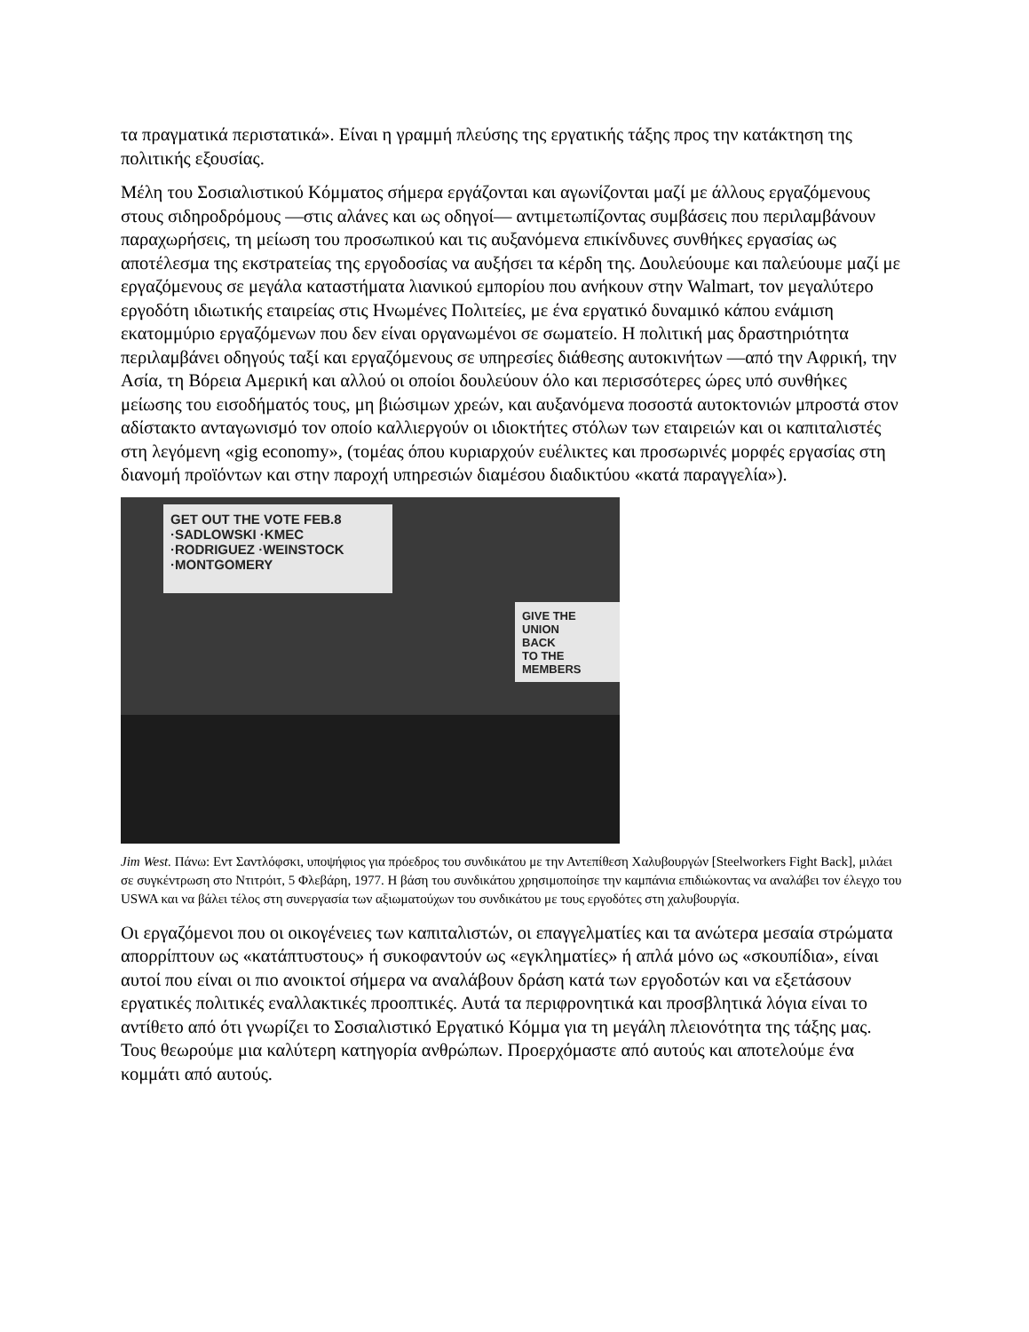τα πραγματικά περιστατικά». Είναι η γραμμή πλεύσης της εργατικής τάξης προς την κατάκτηση της πολιτικής εξουσίας.
Μέλη του Σοσιαλιστικού Κόμματος σήμερα εργάζονται και αγωνίζονται μαζί με άλλους εργαζόμενους στους σιδηροδρόμους —στις αλάνες και ως οδηγοί— αντιμετωπίζοντας συμβάσεις που περιλαμβάνουν παραχωρήσεις, τη μείωση του προσωπικού και τις αυξανόμενα επικίνδυνες συνθήκες εργασίας ως αποτέλεσμα της εκστρατείας της εργοδοσίας να αυξήσει τα κέρδη της. Δουλεύουμε και παλεύουμε μαζί με εργαζόμενους σε μεγάλα καταστήματα λιανικού εμπορίου που ανήκουν στην Walmart, τον μεγαλύτερο εργοδότη ιδιωτικής εταιρείας στις Ηνωμένες Πολιτείες, με ένα εργατικό δυναμικό κάπου ενάμιση εκατομμύριο εργαζόμενων που δεν είναι οργανωμένοι σε σωματείο. Η πολιτική μας δραστηριότητα περιλαμβάνει οδηγούς ταξί και εργαζόμενους σε υπηρεσίες διάθεσης αυτοκινήτων —από την Αφρική, την Ασία, τη Βόρεια Αμερική και αλλού οι οποίοι δουλεύουν όλο και περισσότερες ώρες υπό συνθήκες μείωσης του εισοδήματός τους, μη βιώσιμων χρεών, και αυξανόμενα ποσοστά αυτοκτονιών μπροστά στον αδίστακτο ανταγωνισμό τον οποίο καλλιεργούν οι ιδιοκτήτες στόλων των εταιρειών και οι καπιταλιστές στη λεγόμενη «gig economy», (τομέας όπου κυριαρχούν ευέλικτες και προσωρινές μορφές εργασίας στη διανομή προϊόντων και στην παροχή υπηρεσιών διαμέσου διαδικτύου «κατά παραγγελία»).
GET OUT THE VOTE FEB.8
·SADLOWSKI ·KMEC
·RODRIGUEZ ·WEINSTOCK
·MONTGOMERY
GIVE THE UNION
BACK
TO THE MEMBERS
Jim West. Πάνω: Εντ Σαντλόφσκι, υποψήφιος για πρόεδρος του συνδικάτου με την Αντεπίθεση Χαλυβουργών [Steelworkers Fight Back], μιλάει σε συγκέντρωση στο Ντιτρόιτ, 5 Φλεβάρη, 1977. Η βάση του συνδικάτου χρησιμοποίησε την καμπάνια επιδιώκοντας να αναλάβει τον έλεγχο του USWA και να βάλει τέλος στη συνεργασία των αξιωματούχων του συνδικάτου με τους εργοδότες στη χαλυβουργία.
Οι εργαζόμενοι που οι οικογένειες των καπιταλιστών, οι επαγγελματίες και τα ανώτερα μεσαία στρώματα απορρίπτουν ως «κατάπτυστους» ή συκοφαντούν ως «εγκληματίες» ή απλά μόνο ως «σκουπίδια», είναι αυτοί που είναι οι πιο ανοικτοί σήμερα να αναλάβουν δράση κατά των εργοδοτών και να εξετάσουν εργατικές πολιτικές εναλλακτικές προοπτικές. Αυτά τα περιφρονητικά και προσβλητικά λόγια είναι το αντίθετο από ότι γνωρίζει το Σοσιαλιστικό Εργατικό Κόμμα για τη μεγάλη πλειονότητα της τάξης μας. Τους θεωρούμε μια καλύτερη κατηγορία ανθρώπων. Προερχόμαστε από αυτούς και αποτελούμε ένα κομμάτι από αυτούς.